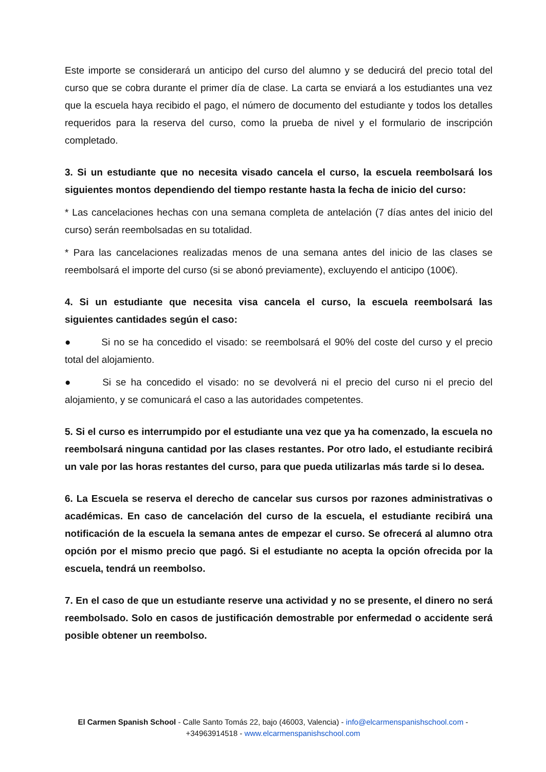Este importe se considerará un anticipo del curso del alumno y se deducirá del precio total del curso que se cobra durante el primer día de clase. La carta se enviará a los estudiantes una vez que la escuela haya recibido el pago, el número de documento del estudiante y todos los detalles requeridos para la reserva del curso, como la prueba de nivel y el formulario de inscripción completado.
3. Si un estudiante que no necesita visado cancela el curso, la escuela reembolsará los siguientes montos dependiendo del tiempo restante hasta la fecha de inicio del curso:
* Las cancelaciones hechas con una semana completa de antelación (7 días antes del inicio del curso) serán reembolsadas en su totalidad.
* Para las cancelaciones realizadas menos de una semana antes del inicio de las clases se reembolsará el importe del curso (si se abonó previamente), excluyendo el anticipo (100€).
4. Si un estudiante que necesita visa cancela el curso, la escuela reembolsará las siguientes cantidades según el caso:
● Si no se ha concedido el visado: se reembolsará el 90% del coste del curso y el precio total del alojamiento.
● Si se ha concedido el visado: no se devolverá ni el precio del curso ni el precio del alojamiento, y se comunicará el caso a las autoridades competentes.
5. Si el curso es interrumpido por el estudiante una vez que ya ha comenzado, la escuela no reembolsará ninguna cantidad por las clases restantes. Por otro lado, el estudiante recibirá un vale por las horas restantes del curso, para que pueda utilizarlas más tarde si lo desea.
6. La Escuela se reserva el derecho de cancelar sus cursos por razones administrativas o académicas. En caso de cancelación del curso de la escuela, el estudiante recibirá una notificación de la escuela la semana antes de empezar el curso. Se ofrecerá al alumno otra opción por el mismo precio que pagó. Si el estudiante no acepta la opción ofrecida por la escuela, tendrá un reembolso.
7. En el caso de que un estudiante reserve una actividad y no se presente, el dinero no será reembolsado. Solo en casos de justificación demostrable por enfermedad o accidente será posible obtener un reembolso.
El Carmen Spanish School - Calle Santo Tomás 22, bajo (46003, Valencia) - info@elcarmenspanishschool.com - +34963914518 - www.elcarmenspanishschool.com